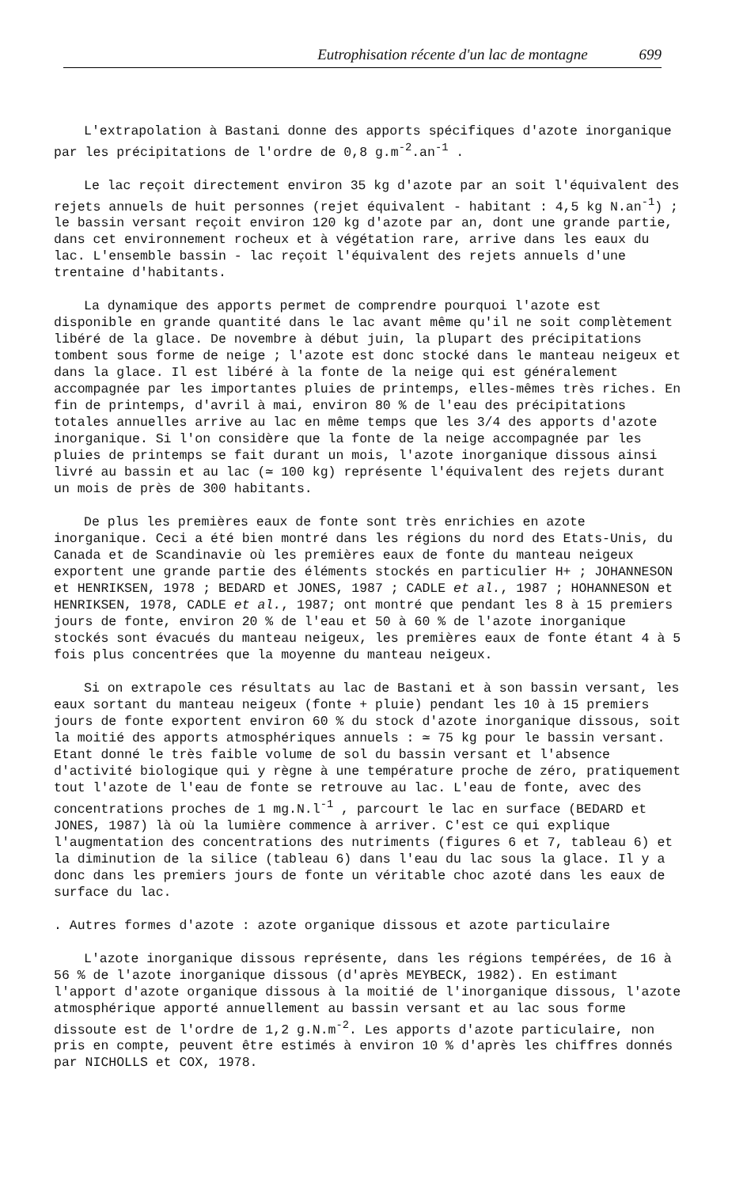Eutrophisation récente d'un lac de montagne 699
L'extrapolation à Bastani donne des apports spécifiques d'azote inorganique par les précipitations de l'ordre de 0,8 g.m<sup>-2</sup>.an<sup>-1</sup> .
Le lac reçoit directement environ 35 kg d'azote par an soit l'équivalent des rejets annuels de huit personnes (rejet équivalent - habitant : 4,5 kg N.an<sup>-1</sup>) ; le bassin versant reçoit environ 120 kg d'azote par an, dont une grande partie, dans cet environnement rocheux et à végétation rare, arrive dans les eaux du lac. L'ensemble bassin - lac reçoit l'équivalent des rejets annuels d'une trentaine d'habitants.
La dynamique des apports permet de comprendre pourquoi l'azote est disponible en grande quantité dans le lac avant même qu'il ne soit complètement libéré de la glace. De novembre à début juin, la plupart des précipitations tombent sous forme de neige ; l'azote est donc stocké dans le manteau neigeux et dans la glace. Il est libéré à la fonte de la neige qui est généralement accompagnée par les importantes pluies de printemps, elles-mêmes très riches. En fin de printemps, d'avril à mai, environ 80 % de l'eau des précipitations totales annuelles arrive au lac en même temps que les 3/4 des apports d'azote inorganique. Si l'on considère que la fonte de la neige accompagnée par les pluies de printemps se fait durant un mois, l'azote inorganique dissous ainsi livré au bassin et au lac (≃ 100 kg) représente l'équivalent des rejets durant un mois de près de 300 habitants.
De plus les premières eaux de fonte sont très enrichies en azote inorganique. Ceci a été bien montré dans les régions du nord des Etats-Unis, du Canada et de Scandinavie où les premières eaux de fonte du manteau neigeux exportent une grande partie des éléments stockés en particulier H+ ; JOHANNESON et HENRIKSEN, 1978 ; BEDARD et JONES, 1987 ; CADLE et al., 1987 ; HOHANNESON et HENRIKSEN, 1978, CADLE et al., 1987; ont montré que pendant les 8 à 15 premiers jours de fonte, environ 20 % de l'eau et 50 à 60 % de l'azote inorganique stockés sont évacués du manteau neigeux, les premières eaux de fonte étant 4 à 5 fois plus concentrées que la moyenne du manteau neigeux.
Si on extrapole ces résultats au lac de Bastani et à son bassin versant, les eaux sortant du manteau neigeux (fonte + pluie) pendant les 10 à 15 premiers jours de fonte exportent environ 60 % du stock d'azote inorganique dissous, soit la moitié des apports atmosphériques annuels : ≃ 75 kg pour le bassin versant. Etant donné le très faible volume de sol du bassin versant et l'absence d'activité biologique qui y règne à une température proche de zéro, pratiquement tout l'azote de l'eau de fonte se retrouve au lac. L'eau de fonte, avec des concentrations proches de 1 mg.N.l<sup>-1</sup> , parcourt le lac en surface (BEDARD et JONES, 1987) là où la lumière commence à arriver. C'est ce qui explique l'augmentation des concentrations des nutriments (figures 6 et 7, tableau 6) et la diminution de la silice (tableau 6) dans l'eau du lac sous la glace. Il y a donc dans les premiers jours de fonte un véritable choc azoté dans les eaux de surface du lac.
. Autres formes d'azote : azote organique dissous et azote particulaire
L'azote inorganique dissous représente, dans les régions tempérées, de 16 à 56 % de l'azote inorganique dissous (d'après MEYBECK, 1982). En estimant l'apport d'azote organique dissous à la moitié de l'inorganique dissous, l'azote atmosphérique apporté annuellement au bassin versant et au lac sous forme dissoute est de l'ordre de 1,2 g.N.m<sup>-2</sup>. Les apports d'azote particulaire, non pris en compte, peuvent être estimés à environ 10 % d'après les chiffres donnés par NICHOLLS et COX, 1978.